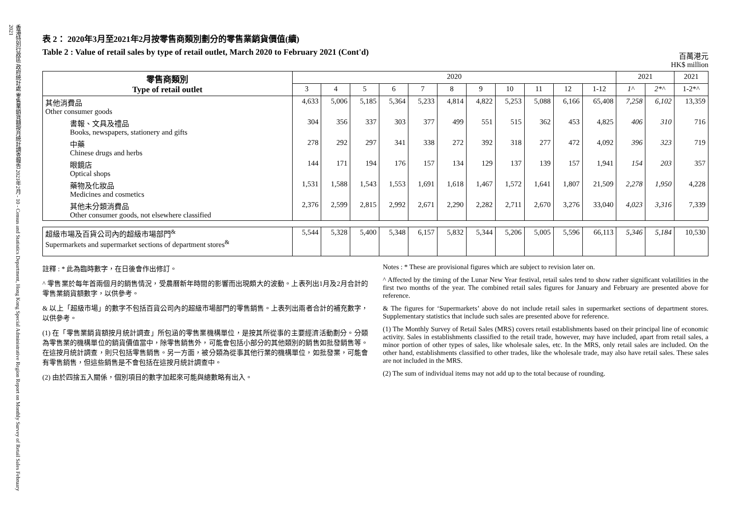香港特別行政區 政府統計處 零售業銷貨額按月統計調查報告 2021年2月 - 10 - Census and Statistics Department, Hong Kong Special Administrative Region Report on Monthly Survey of Retail Sales February 2021
表 2： 2020年3月至2021年2月按零售商類別劃分的零售業銷貨價值(續)
Table 2 : Value of retail sales by type of retail outlet, March 2020 to February 2021 (Cont'd)
百萬港元
HK$ million
| 零售商類別 Type of retail outlet | 2020 | | | | | | | | | | | 2021 | | 2021 |
| --- | --- | --- | --- | --- | --- | --- | --- | --- | --- | --- | --- | --- | --- | --- |
| | 3 | 4 | 5 | 6 | 7 | 8 | 9 | 10 | 11 | 12 | 1-12 | 1^ | 2*^ | 1-2*^ |
| 其他消費品 Other consumer goods | 4,633 | 5,006 | 5,185 | 5,364 | 5,233 | 4,814 | 4,822 | 5,253 | 5,088 | 6,166 | 65,408 | 7,258 | 6,102 | 13,359 |
| 書報、文具及禮品 Books, newspapers, stationery and gifts | 304 | 356 | 337 | 303 | 377 | 499 | 551 | 515 | 362 | 453 | 4,825 | 406 | 310 | 716 |
| 中藥 Chinese drugs and herbs | 278 | 292 | 297 | 341 | 338 | 272 | 392 | 318 | 277 | 472 | 4,092 | 396 | 323 | 719 |
| 眼鏡店 Optical shops | 144 | 171 | 194 | 176 | 157 | 134 | 129 | 137 | 139 | 157 | 1,941 | 154 | 203 | 357 |
| 藥物及化妝品 Medicines and cosmetics | 1,531 | 1,588 | 1,543 | 1,553 | 1,691 | 1,618 | 1,467 | 1,572 | 1,641 | 1,807 | 21,509 | 2,278 | 1,950 | 4,228 |
| 其他未分類消費品 Other consumer goods, not elsewhere classified | 2,376 | 2,599 | 2,815 | 2,992 | 2,671 | 2,290 | 2,282 | 2,711 | 2,670 | 3,276 | 33,040 | 4,023 | 3,316 | 7,339 |
| 超級市場及百貨公司內的超級市場部門<sup>&</sup> Supermarkets and supermarket sections of department stores<sup>&</sup> | 5,544 | 5,328 | 5,400 | 5,348 | 6,157 | 5,832 | 5,344 | 5,206 | 5,005 | 5,596 | 66,113 | 5,346 | 5,184 | 10,530 |
註釋 : * 此為臨時數字，在日後會作出修訂。
^ 零售業於每年首兩個月的銷售情況，受農曆新年時間的影響而出現頗大的波動。上表列出1月及2月合計的零售業銷貨額數字，以供參考。
& 以上「超級市場」的數字不包括百貨公司內的超級市場部門的零售銷售。上表列出兩者合計的補充數字，以供參考。
(1) 在「零售業銷貨額按月統計調查」所包涵的零售業機構單位，是按其所從事的主要經濟活動劃分。分類為零售業的機構單位的銷貨價值當中，除零售銷售外，可能會包括小部分的其他類別的銷售如批發銷售等。在這按月統計調查，則只包括零售銷售。另一方面，被分類為從事其他行業的機構單位，如批發業，可能會有零售銷售，但這些銷售是不會包括在這按月統計調查中。
(2) 由於四捨五入關係，個別項目的數字加起來可能與總數略有出入。
Notes : * These are provisional figures which are subject to revision later on.
^ Affected by the timing of the Lunar New Year festival, retail sales tend to show rather significant volatilities in the first two months of the year. The combined retail sales figures for January and February are presented above for reference.
& The figures for ‘Supermarkets’ above do not include retail sales in supermarket sections of department stores. Supplementary statistics that include such sales are presented above for reference.
(1) The Monthly Survey of Retail Sales (MRS) covers retail establishments based on their principal line of economic activity. Sales in establishments classified to the retail trade, however, may have included, apart from retail sales, a minor portion of other types of sales, like wholesale sales, etc. In the MRS, only retail sales are included. On the other hand, establishments classified to other trades, like the wholesale trade, may also have retail sales. These sales are not included in the MRS.
(2) The sum of individual items may not add up to the total because of rounding.